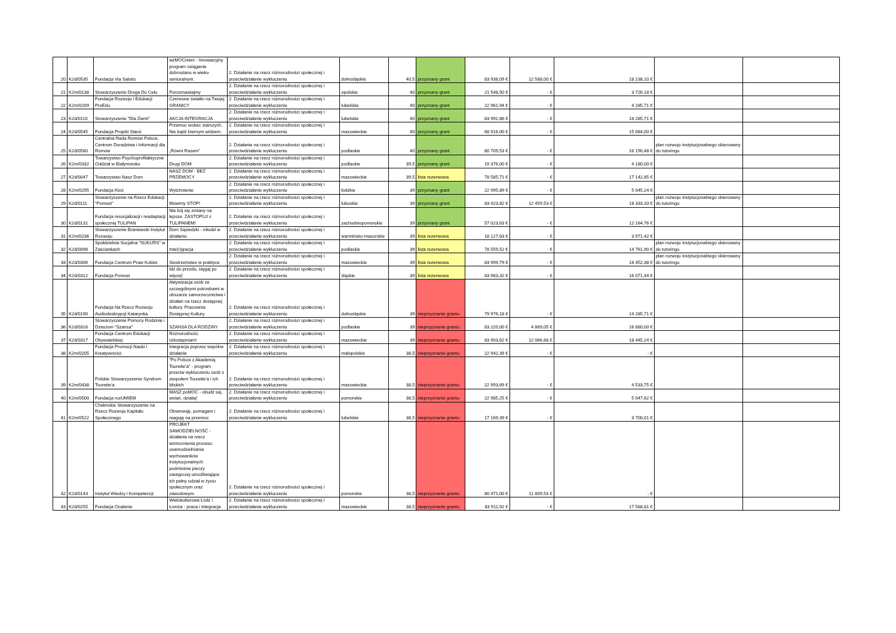| 20 | K2d/0535 | Fundacja Via Salutis | wzMOCnieni - Innowacyjny program osiągania dobrostanu w wieku senioralnym. | 2. Działanie na rzecz różnorodności społecznej i przeciwdziałanie wykluczeniu | dolnośląskie | 40,5 | przyznany grant | 83 938,09 € | 12 588,00 € | 18 238,10 € | | |
| 21 | K2m/0138 | Stowarzyszenie Droga Do Celu | Porozmawiajmy | 2. Działanie na rzecz różnorodności społecznej i przeciwdziałanie wykluczeniu | opolskie | 40 | przyznany grant | 21 548,50 € | - € | 3 726,18 € | | |
| 22 | K2m/0209 | Fundacja Rozwoju i Edukacji ProEdu | Czerwone światło na Twojej GRANICY | 2. Działanie na rzecz różnorodności społecznej i przeciwdziałanie wykluczeniu | lubelskie | 40 | przyznany grant | 22 961,94 € | - € | 4 285,71 € | | |
| 23 | K2d/0110 | Stowarzyszenie "Dla Ziemi" | AKCJA INTEGRACJA | 2. Działanie na rzecz różnorodności społecznej i przeciwdziałanie wykluczeniu | lubelskie | 40 | przyznany grant | 83 992,86 € | - € | 18 285,71 € | | |
| 24 | K2d/0545 | Fundacja Projekt Starsi | Przemoc wobec starszych. Nie bądź biernym widzem. | 2. Działanie na rzecz różnorodności społecznej i przeciwdziałanie wykluczeniu | mazowieckie | 40 | przyznany grant | 68 916,00 € | - € | 15 084,00 € | | |
| 25 | K2d/0580 | Centralna Rada Romów Polsce, Centrum Doradztwa i Informacji dla Romów | „Równi Razem” | 2. Działanie na rzecz różnorodności społecznej i przeciwdziałanie wykluczeniu | podlaskie | 40 | przyznany grant | 80 709,53 € | - € | 16 190,48 € | plan rozwoju instytucjonalnego skierowany do tutoringu | |
| 26 | K2m/0332 | Towarzystwo Psychoprofilaktyczne Oddział w Białymstoku | Drugi DOM | 2. Działanie na rzecz różnorodności społecznej i przeciwdziałanie wykluczeniu | podlaskie | 39,5 | przyznany grant | 19 376,00 € | - € | 4 180,00 € | | |
| 27 | K2d/0047 | Towarzystwo Nasz Dom | NASZ DOM - BEZ PRZEMOCY | 2. Działanie na rzecz różnorodności społecznej i przeciwdziałanie wykluczeniu | mazowieckie | 39,5 | lista rezerwowa | 78 585,71 € | - € | 17 142,85 € | | |
| 28 | K2m/0295 | Fundacja Ktoś | Wytchnienie | 2. Działanie na rzecz różnorodności społecznej i przeciwdziałanie wykluczeniu | łódzkie | 39 | przyznany grant | 22 995,89 € | - € | 5 045,24 € | | |
| 29 | K2d/0111 | Stowarzyszenie na Rzecz Edukacji "Pomost" | Mówimy STOP! | 2. Działanie na rzecz różnorodności społecznej i przeciwdziałanie wykluczeniu | lubuskie | 39 | przyznany grant | 83 423,82 € | 12 459,53 € | 18 333,33 € | plan rozwoju instytucjonalnego skierowany do tutoringu | |
| 30 | K2d/0131 | Fundacja resocjalizacji i readaptacji społecznej TULIPAN | Nie bój się zmiany na lepsze. ZASTOPUJ z TULIPANEM! | 2. Działanie na rzecz różnorodności społecznej i przeciwdziałanie wykluczeniu | zachodniopomorskie | 39 | przyznany grant | 57 023,63 € | - € | 12 164,76 € | | |
| 31 | K2m/0236 | Stowarzyszenie Braniewski Instytut Rozwoju | Dom Sąsiedzki - młodzi w działaniu | 2. Działanie na rzecz różnorodności społecznej i przeciwdziałanie wykluczeniu | warmińsko-mazurskie | 39 | lista rezerwowa | 18 127,63 € | - € | 3 971,42 € | | |
| 32 | K2d/0098 | Spółdzielnia Socjalna "SUKURS" w Zaściankach | Inte(r)gracja | 2. Działanie na rzecz różnorodności społecznej i przeciwdziałanie wykluczeniu | podlaskie | 39 | lista rezerwowa | 78 559,52 € | - € | 14 761,90 € | plan rozwoju instytucjonalnego skierowany do tutoringu | |
| 33 | K2d/0306 | Fundacja Centrum Praw Kobiet | Siostrzeństwo w praktyce | 2. Działanie na rzecz różnorodności społecznej i przeciwdziałanie wykluczeniu | mazowieckie | 39 | lista rezerwowa | 83 999,79 € | - € | 18 452,38 € | plan rozwoju instytucjonalnego skierowany do tutoringu | |
| 34 | K2d/0312 | Fundacja Pomost | Idź do przodu, sięgaj po więcej! | 2. Działanie na rzecz różnorodności społecznej i przeciwdziałanie wykluczeniu | śląskie | 39 | lista rezerwowa | 83 983,32 € | - € | 16 071,44 € | | |
| 35 | K2d/0190 | Fundacja Na Rzecz Rozwoju Audiodeskrypcji Katarynka | Aktywizacja osób ze szczególnymi potrzebami w obszarze samorzecznictwa i działań na rzecz dostępnej kultury. Pracownia Dostępnej Kultury. | 2. Działanie na rzecz różnorodności społecznej i przeciwdziałanie wykluczeniu | dolnośląskie | 39 | nieprzyznanie grantu | 79 976,18 € | - € | 14 285,71 € | | |
| 36 | K2d/0316 | Stowarzyszenie Pomocy Rodzinie i Dzieciom "Szansa" | SZANSA DLA RODZINY | 2. Działanie na rzecz różnorodności społecznej i przeciwdziałanie wykluczeniu | podlaskie | 39 | nieprzyznanie grantu | 83 220,00 € | 4 869,05 € | 16 880,00 € | | |
| 37 | K2d/0317 | Fundacja Centrum Edukacji Obywatelskiej | Różnorodność. Udostępniam! | 2. Działanie na rzecz różnorodności społecznej i przeciwdziałanie wykluczeniu | mazowieckie | 39 | nieprzyznanie grantu | 83 903,62 € | 12 066,68 € | 18 445,24 € | | |
| 38 | K2m/0205 | Fundacja Promocji Nauki i Kreatywności | Integracja poprzez wspólne działanie | 2. Działanie na rzecz różnorodności społecznej i przeciwdziałanie wykluczeniu | małopolskie | 38,5 | nieprzyznanie grantu | 22 942,39 € | - € | - € | | |
| 39 | K2m/0438 | Polskie Stowarzyszenie Syndrom Tourette'a | "Po Polsce z Akademią Tourette'a" - program przeciw wykluczeniu osób z zespołem Tourette'a i ich bliskich | 2. Działanie na rzecz różnorodności społecznej i przeciwdziałanie wykluczeniu | mazowieckie | 38,5 | nieprzyznanie grantu | 22 993,69 € | - € | 4 533,75 € | | |
| 40 | K2m/0500 | Fundacja rozUMIEM | MASZ poMOC - obudź się, wstań, działaj! | 2. Działanie na rzecz różnorodności społecznej i przeciwdziałanie wykluczeniu | pomorskie | 38,5 | nieprzyznanie grantu | 22 985,25 € | - € | 5 047,62 € | | |
| 41 | K2m/0522 | Chełmskie Stowarzyszenie na Rzecz Rozwoju Kapitału Społecznego | Obserwuję, pomagam i reaguję na przemoc | 2. Działanie na rzecz różnorodności społecznej i przeciwdziałanie wykluczeniu | lubelskie | 38,5 | nieprzyznanie grantu | 17 169,39 € | - € | 3 700,01 € | | |
| 42 | K2d/0143 | Instytut Wiedzy i Kompetencji | PROJEKT SAMODZIELNOŚĆ - działania na rzecz wzmocnienia procesu usamodzielniania wychowanków instytucjonalnych podmiotów pieczy zastępczej umożliwiające ich pełny udział w życiu społecznym oraz zawodowym. | 2. Działanie na rzecz różnorodności społecznej i przeciwdziałanie wykluczeniu | pomorskie | 38,5 | nieprzyznanie grantu | 80 471,00 € | 11 809,53 € | - € | | |
| 43 | K2d/0255 | Fundacja Ocalenie | Wielokulturowa Łódź i Łomża - praca i integracja | 2. Działanie na rzecz różnorodności społecznej i przeciwdziałanie wykluczeniu | mazowieckie | 38,5 | nieprzyznanie grantu | 83 911,92 € | - € | 17 588,81 € | | |